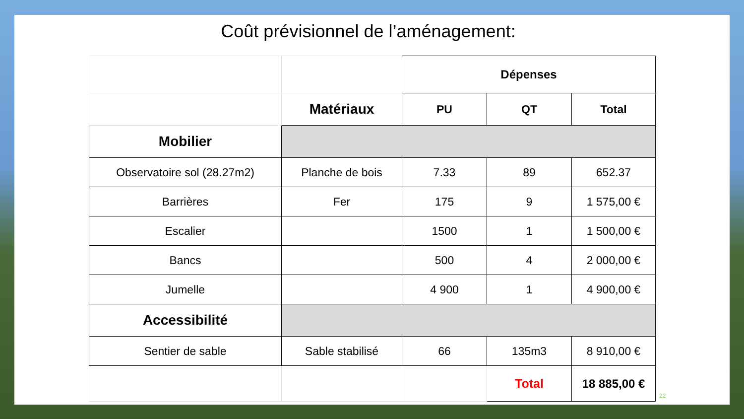Coût prévisionnel de l’aménagement:
| | | Dépenses | | |
| | Matériaux | PU | QT | Total |
| Mobilier | | | | |
| Observatoire sol (28.27m2) | Planche de bois | 7.33 | 89 | 652.37 |
| Barrières | Fer | 175 | 9 | 1 575,00 € |
| Escalier | | 1500 | 1 | 1 500,00 € |
| Bancs | | 500 | 4 | 2 000,00 € |
| Jumelle | | 4 900 | 1 | 4 900,00 € |
| Accessibilité | | | | |
| Sentier de sable | Sable stabilisé | 66 | 135m3 | 8 910,00 € |
| | | | Total | 18 885,00 € |
22